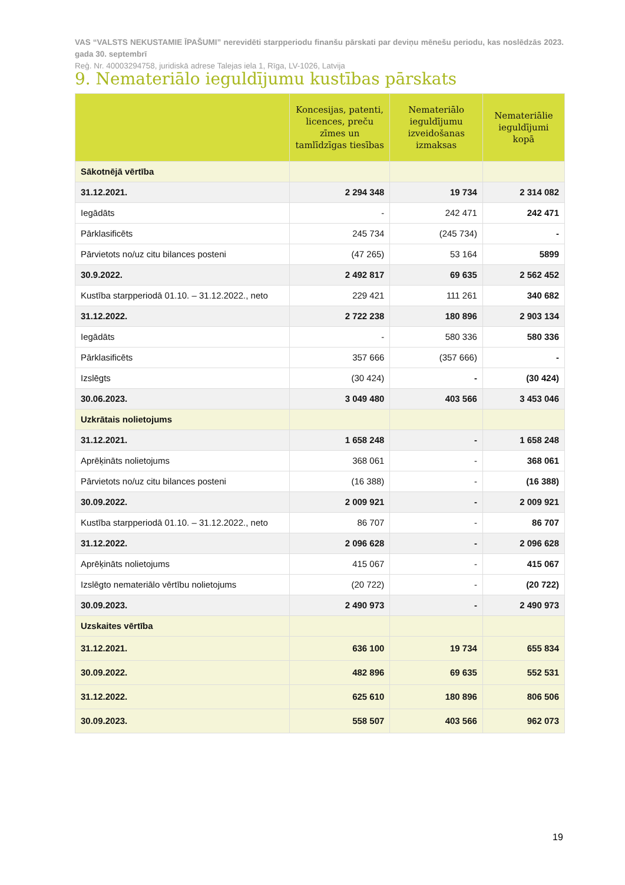VAS “VALSTS NEKUSTAMIE ĪPAŠUMI” nerevidēti starpperiodu finanšu pārskati par deviņu mēnešu periodu, kas noslēdzās 2023. gada 30. septembrī
Reģ. Nr. 40003294758, juridiskā adrese Talejas iela 1, Rīga, LV-1026, Latvija
9. Nemateriālo ieguldījumu kustības pārskats
| | Koncesijas, patenti, licences, preču zīmes un tamlīdzīgas tiesības | Nemateriālo ieguldījumu izveidošanas izmaksas | Nemateriālie ieguldījumi kopā |
| --- | --- | --- | --- |
| Sākotnējā vērtība | | | |
| 31.12.2021. | 2 294 348 | 19 734 | 2 314 082 |
| Iegādāts | - | 242 471 | 242 471 |
| Pārklasificēts | 245 734 | (245 734) | - |
| Pārvietots no/uz citu bilances posteni | (47 265) | 53 164 | 5899 |
| 30.9.2022. | 2 492 817 | 69 635 | 2 562 452 |
| Kustība starpperiodā 01.10. – 31.12.2022., neto | 229 421 | 111 261 | 340 682 |
| 31.12.2022. | 2 722 238 | 180 896 | 2 903 134 |
| Iegādāts | - | 580 336 | 580 336 |
| Pārklasificēts | 357 666 | (357 666) | - |
| Izslēgts | (30 424) | - | (30 424) |
| 30.06.2023. | 3 049 480 | 403 566 | 3 453 046 |
| Uzkrātais nolietojums | | | |
| 31.12.2021. | 1 658 248 | - | 1 658 248 |
| Aprēķināts nolietojums | 368 061 | - | 368 061 |
| Pārvietots no/uz citu bilances posteni | (16 388) | - | (16 388) |
| 30.09.2022. | 2 009 921 | - | 2 009 921 |
| Kustība starpperiodā 01.10. – 31.12.2022., neto | 86 707 | - | 86 707 |
| 31.12.2022. | 2 096 628 | - | 2 096 628 |
| Aprēķināts nolietojums | 415 067 | - | 415 067 |
| Izslēgto nemateriālo vērtību nolietojums | (20 722) | - | (20 722) |
| 30.09.2023. | 2 490 973 | - | 2 490 973 |
| Uzskaites vērtība | | | |
| 31.12.2021. | 636 100 | 19 734 | 655 834 |
| 30.09.2022. | 482 896 | 69 635 | 552 531 |
| 31.12.2022. | 625 610 | 180 896 | 806 506 |
| 30.09.2023. | 558 507 | 403 566 | 962 073 |
19